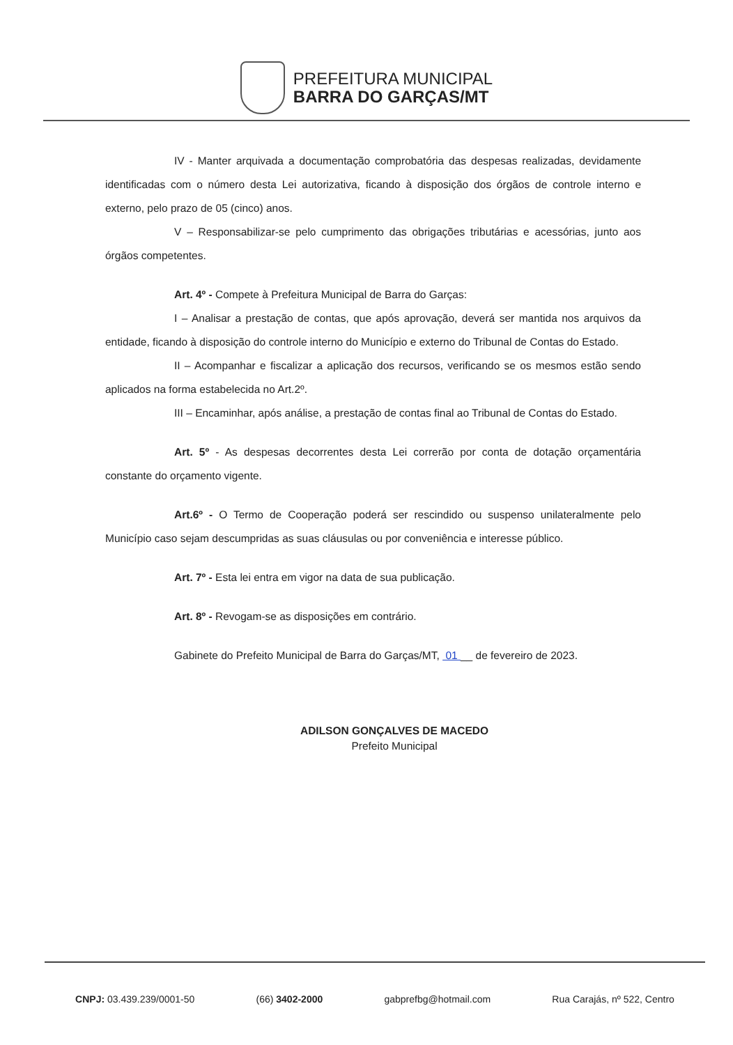PREFEITURA MUNICIPAL
BARRA DO GARÇAS/MT
IV - Manter arquivada a documentação comprobatória das despesas realizadas, devidamente identificadas com o número desta Lei autorizativa, ficando à disposição dos órgãos de controle interno e externo, pelo prazo de 05 (cinco) anos.
V – Responsabilizar-se pelo cumprimento das obrigações tributárias e acessórias, junto aos órgãos competentes.
Art. 4º - Compete à Prefeitura Municipal de Barra do Garças:
I – Analisar a prestação de contas, que após aprovação, deverá ser mantida nos arquivos da entidade, ficando à disposição do controle interno do Município e externo do Tribunal de Contas do Estado.
II – Acompanhar e fiscalizar a aplicação dos recursos, verificando se os mesmos estão sendo aplicados na forma estabelecida no Art.2º.
III – Encaminhar, após análise, a prestação de contas final ao Tribunal de Contas do Estado.
Art. 5º - As despesas decorrentes desta Lei correrão por conta de dotação orçamentária constante do orçamento vigente.
Art.6º - O Termo de Cooperação poderá ser rescindido ou suspenso unilateralmente pelo Município caso sejam descumpridas as suas cláusulas ou por conveniência e interesse público.
Art. 7º - Esta lei entra em vigor na data de sua publicação.
Art. 8º - Revogam-se as disposições em contrário.
Gabinete do Prefeito Municipal de Barra do Garças/MT, 01 __ de fevereiro de 2023.
ADILSON GONÇALVES DE MACEDO
Prefeito Municipal
CNPJ: 03.439.239/0001-50 (66) 3402-2000 gabprefbg@hotmail.com Rua Carajás, nº 522, Centro